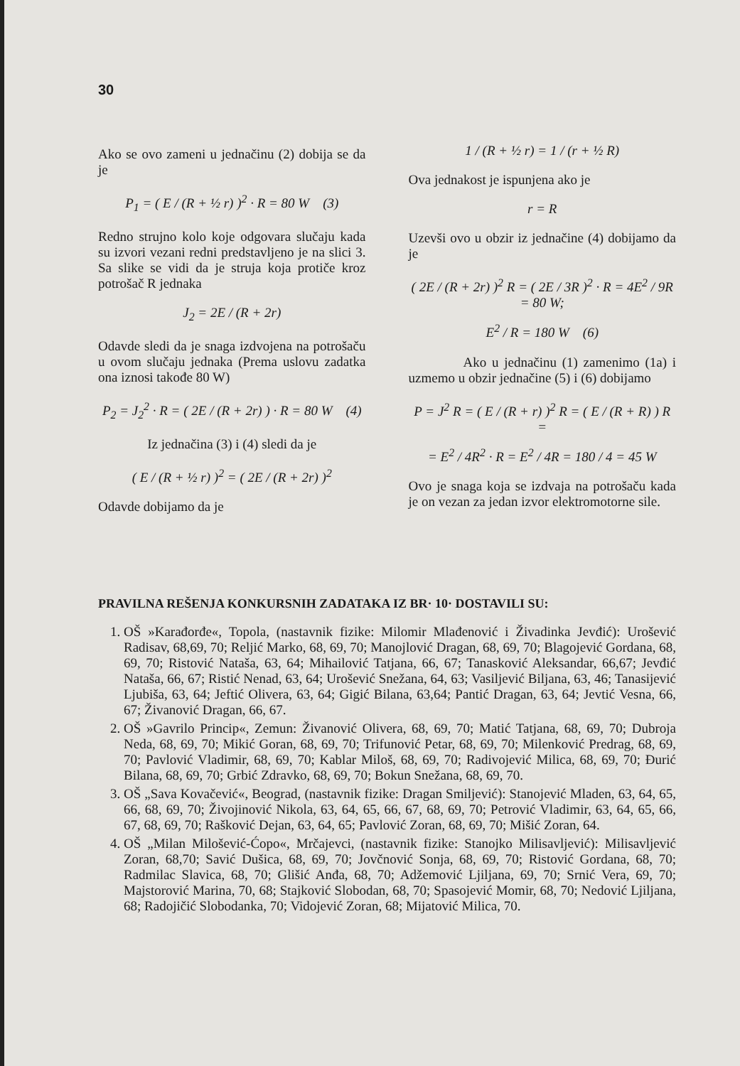30
Ako se ovo zameni u jednačinu (2) dobija se da je
P<sub>1</sub> = ( E / (R + ½ r) )<sup>2</sup> · R = 80 W (3)
Redno strujno kolo koje odgovara slučaju kada su izvori vezani redni predstavljeno je na slici 3. Sa slike se vidi da je struja koja protiče kroz potrošač R jednaka
J<sub>2</sub> = 2E / (R + 2r)
Odavde sledi da je snaga izdvojena na potrošaču u ovom slučaju jednaka (Prema uslovu zadatka ona iznosi takođe 80 W)
P<sub>2</sub> = J<sub>2</sub><sup>2</sup> · R = ( 2E / (R + 2r) ) · R = 80 W (4)
Iz jednačina (3) i (4) sledi da je
( E / (R + ½ r) )<sup>2</sup> = ( 2E / (R + 2r) )<sup>2</sup>
Odavde dobijamo da je
1 / (R + ½ r) = 1 / (r + ½ R)
Ova jednakost je ispunjena ako je
r = R
Uzevši ovo u obzir iz jednačine (4) dobijamo da je
( 2E / (R + 2r) )<sup>2</sup> R = ( 2E / 3R )<sup>2</sup> · R = 4E<sup>2</sup> / 9R = 80 W;
E<sup>2</sup> / R = 180 W (6)
Ako u jednačinu (1) zamenimo (1a) i uzmemo u obzir jednačine (5) i (6) dobijamo
P = J<sup>2</sup> R = ( E / (R + r) )<sup>2</sup> R = ( E / (R + R) ) R =
= E<sup>2</sup> / 4R<sup>2</sup> · R = E<sup>2</sup> / 4R = 180 / 4 = 45 W
Ovo je snaga koja se izdvaja na potrošaču kada je on vezan za jedan izvor elektromotorne sile.
PRAVILNA REŠENJA KONKURSNIH ZADATAKA IZ BR· 10· DOSTAVILI SU:
1. OŠ »Karađorđe«, Topola, (nastavnik fizike: Milomir Mlađenović i Živadinka Jevđić): Urošević Radisav, 68,69, 70; Reljić Marko, 68, 69, 70; Manojlović Dragan, 68, 69, 70; Blagojević Gordana, 68, 69, 70; Ristović Nataša, 63, 64; Mihailović Tatjana, 66, 67; Tanasković Aleksandar, 66,67; Jevđić Nataša, 66, 67; Ristić Nenad, 63, 64; Urošević Snežana, 64, 63; Vasiljević Biljana, 63, 46; Tanasijević Ljubiša, 63, 64; Jeftić Olivera, 63, 64; Gigić Bilana, 63,64; Pantić Dragan, 63, 64; Jevtić Vesna, 66, 67; Živanović Dragan, 66, 67.
2. OŠ »Gavrilo Princip«, Zemun: Živanović Olivera, 68, 69, 70; Matić Tatjana, 68, 69, 70; Dubroja Neda, 68, 69, 70; Mikić Goran, 68, 69, 70; Trifunović Petar, 68, 69, 70; Milenković Predrag, 68, 69, 70; Pavlović Vladimir, 68, 69, 70; Kablar Miloš, 68, 69, 70; Radivojević Milica, 68, 69, 70; Đurić Bilana, 68, 69, 70; Grbić Zdravko, 68, 69, 70; Bokun Snežana, 68, 69, 70.
3. OŠ „Sava Kovačević«, Beograd, (nastavnik fizike: Dragan Smiljević): Stanojević Mladen, 63, 64, 65, 66, 68, 69, 70; Živojinović Nikola, 63, 64, 65, 66, 67, 68, 69, 70; Petrović Vladimir, 63, 64, 65, 66, 67, 68, 69, 70; Rašković Dejan, 63, 64, 65; Pavlović Zoran, 68, 69, 70; Mišić Zoran, 64.
4. OŠ „Milan Milošević-Ćopo«, Mrčajevci, (nastavnik fizike: Stanojko Milisavljević): Milisavljević Zoran, 68,70; Savić Dušica, 68, 69, 70; Jovčnović Sonja, 68, 69, 70; Ristović Gordana, 68, 70; Radmilac Slavica, 68, 70; Glišić Anđa, 68, 70; Adžemović Ljiljana, 69, 70; Srnić Vera, 69, 70; Majstorović Marina, 70, 68; Stajković Slobodan, 68, 70; Spasojević Momir, 68, 70; Nedović Ljiljana, 68; Radojičić Slobodanka, 70; Vidojević Zoran, 68; Mijatović Milica, 70.